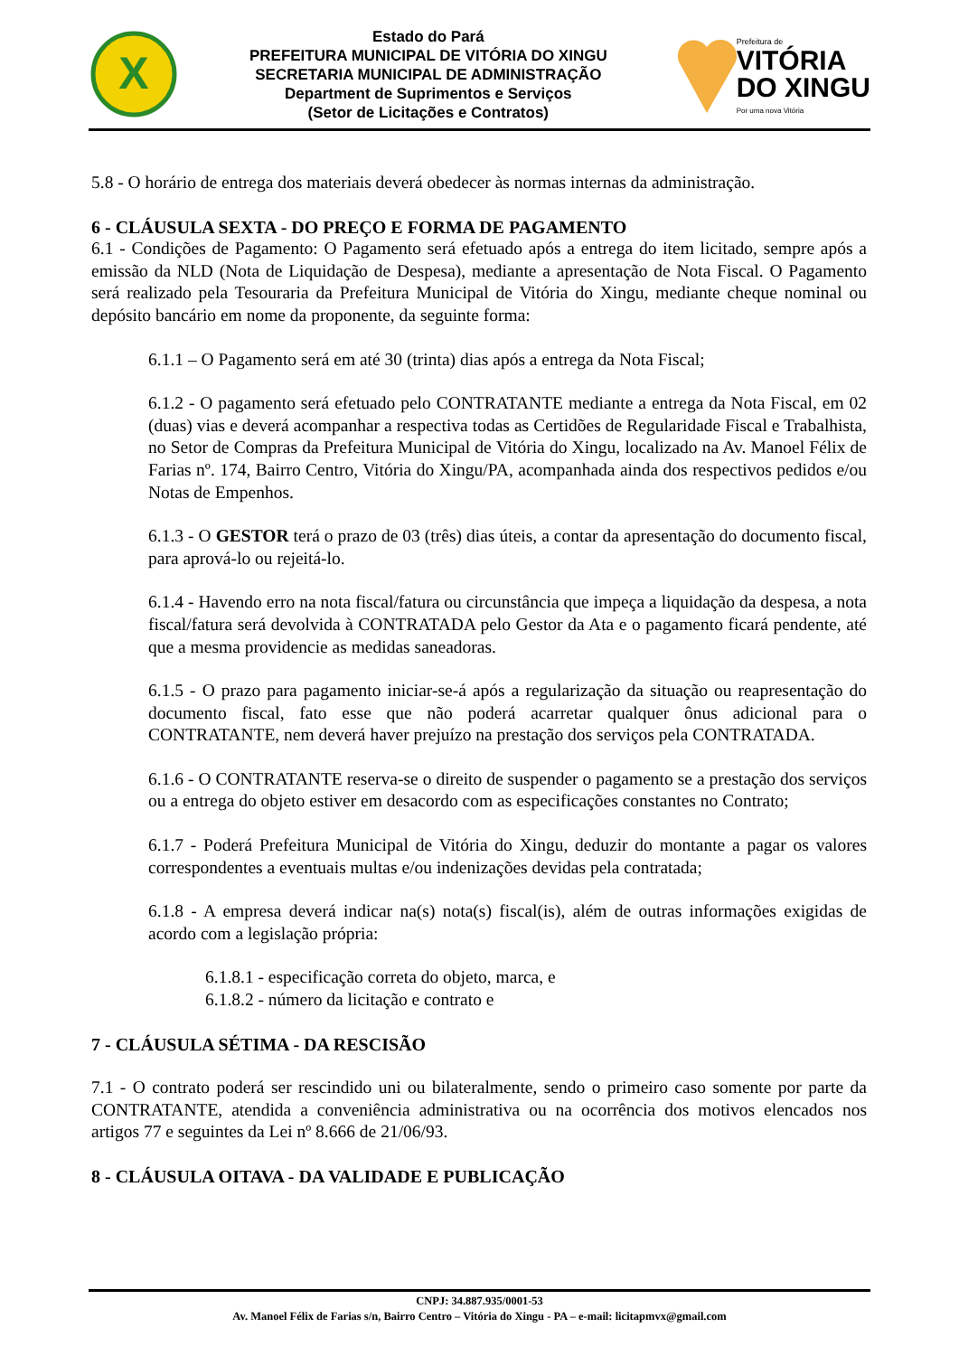X
Estado do Pará
PREFEITURA MUNICIPAL DE VITÓRIA DO XINGU
SECRETARIA MUNICIPAL DE ADMINISTRAÇÃO
Department de Suprimentos e Serviços
(Setor de Licitações e Contratos)
Prefeitura de
VITÓRIA
DO XINGU
Por uma nova Vitória
5.8 - O horário de entrega dos materiais deverá obedecer às normas internas da administração.
6 - CLÁUSULA SEXTA - DO PREÇO E FORMA DE PAGAMENTO
6.1 - Condições de Pagamento: O Pagamento será efetuado após a entrega do item licitado, sempre após a emissão da NLD (Nota de Liquidação de Despesa), mediante a apresentação de Nota Fiscal. O Pagamento será realizado pela Tesouraria da Prefeitura Municipal de Vitória do Xingu, mediante cheque nominal ou depósito bancário em nome da proponente, da seguinte forma:
6.1.1 – O Pagamento será em até 30 (trinta) dias após a entrega da Nota Fiscal;
6.1.2 - O pagamento será efetuado pelo CONTRATANTE mediante a entrega da Nota Fiscal, em 02 (duas) vias e deverá acompanhar a respectiva todas as Certidões de Regularidade Fiscal e Trabalhista, no Setor de Compras da Prefeitura Municipal de Vitória do Xingu, localizado na Av. Manoel Félix de Farias nº. 174, Bairro Centro, Vitória do Xingu/PA, acompanhada ainda dos respectivos pedidos e/ou Notas de Empenhos.
6.1.3 - O GESTOR terá o prazo de 03 (três) dias úteis, a contar da apresentação do documento fiscal, para aprová-lo ou rejeitá-lo.
6.1.4 - Havendo erro na nota fiscal/fatura ou circunstância que impeça a liquidação da despesa, a nota fiscal/fatura será devolvida à CONTRATADA pelo Gestor da Ata e o pagamento ficará pendente, até que a mesma providencie as medidas saneadoras.
6.1.5 - O prazo para pagamento iniciar-se-á após a regularização da situação ou reapresentação do documento fiscal, fato esse que não poderá acarretar qualquer ônus adicional para o CONTRATANTE, nem deverá haver prejuízo na prestação dos serviços pela CONTRATADA.
6.1.6 - O CONTRATANTE reserva-se o direito de suspender o pagamento se a prestação dos serviços ou a entrega do objeto estiver em desacordo com as especificações constantes no Contrato;
6.1.7 - Poderá Prefeitura Municipal de Vitória do Xingu, deduzir do montante a pagar os valores correspondentes a eventuais multas e/ou indenizações devidas pela contratada;
6.1.8 - A empresa deverá indicar na(s) nota(s) fiscal(is), além de outras informações exigidas de acordo com a legislação própria:
6.1.8.1 - especificação correta do objeto, marca, e
6.1.8.2 - número da licitação e contrato e
7 - CLÁUSULA SÉTIMA - DA RESCISÃO
7.1 - O contrato poderá ser rescindido uni ou bilateralmente, sendo o primeiro caso somente por parte da CONTRATANTE, atendida a conveniência administrativa ou na ocorrência dos motivos elencados nos artigos 77 e seguintes da Lei nº 8.666 de 21/06/93.
8 - CLÁUSULA OITAVA - DA VALIDADE E PUBLICAÇÃO
CNPJ: 34.887.935/0001-53
Av. Manoel Félix de Farias s/n, Bairro Centro – Vitória do Xingu - PA – e-mail: licitapmvx@gmail.com